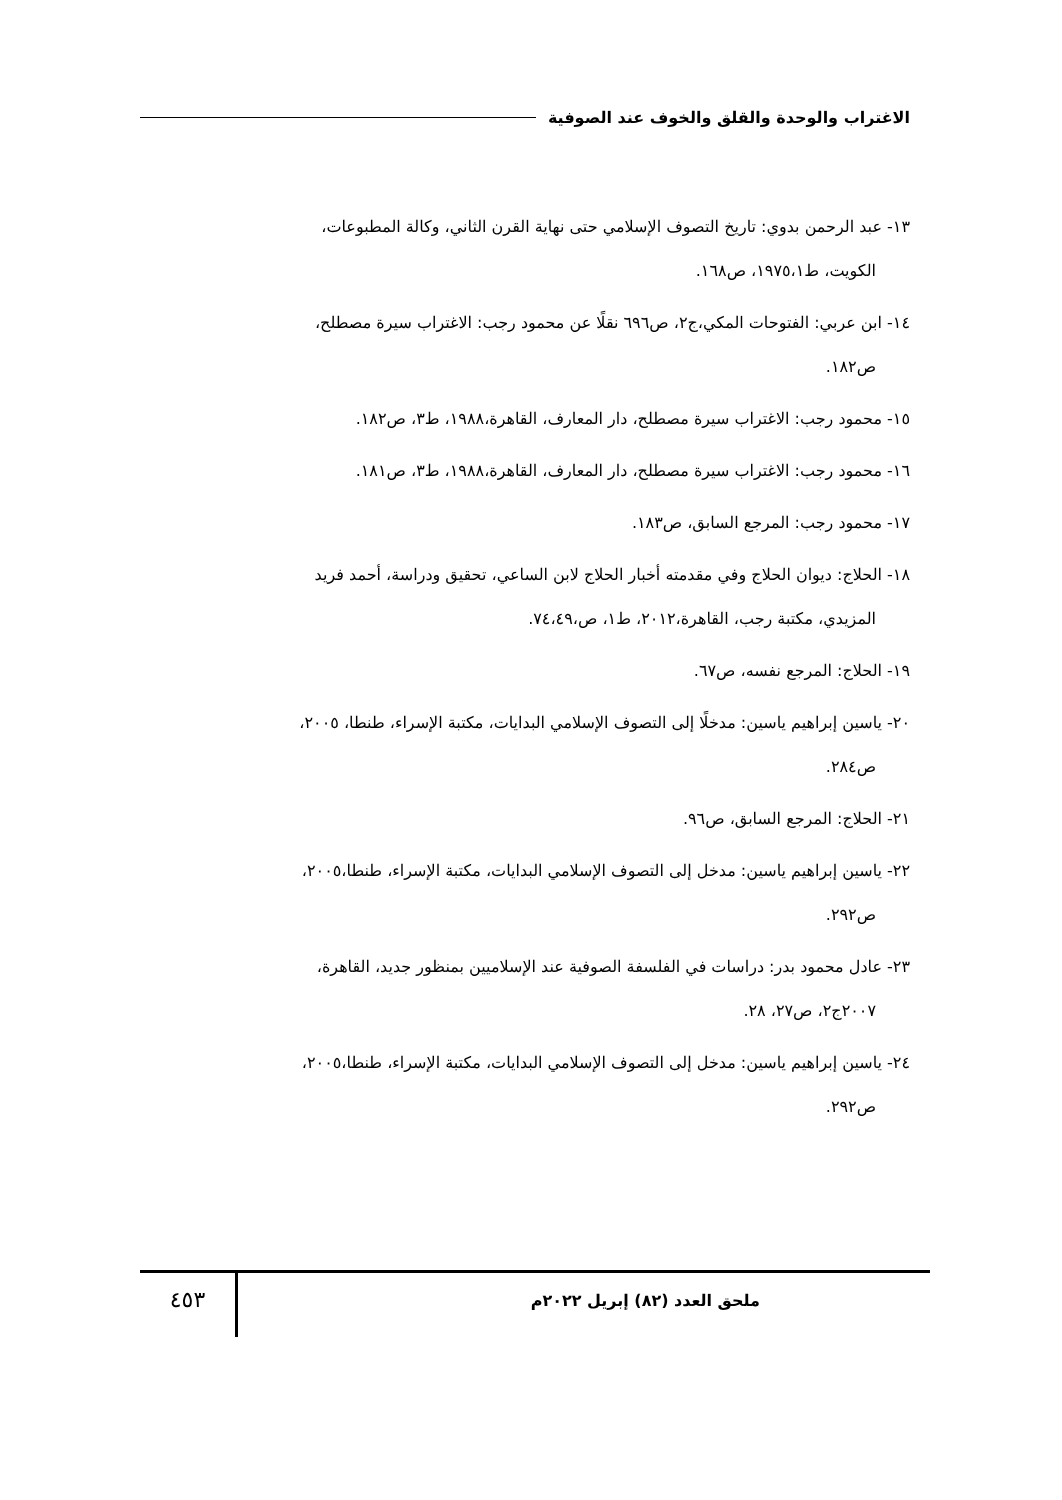الاغتراب والوحدة والقلق والخوف عند الصوفية
١٣- عبد الرحمن بدوي: تاريخ التصوف الإسلامي حتى نهاية القرن الثاني، وكالة المطبوعات،
الكويت، ط١٩٧٥،١، ص١٦٨.
١٤- ابن عربي: الفتوحات المكي،ج٢، ص٦٩٦ نقلًا عن محمود رجب: الاغتراب سيرة مصطلح،
ص١٨٢.
١٥- محمود رجب: الاغتراب سيرة مصطلح، دار المعارف، القاهرة،١٩٨٨، ط٣، ص١٨٢.
١٦- محمود رجب: الاغتراب سيرة مصطلح، دار المعارف، القاهرة،١٩٨٨، ط٣، ص١٨١.
١٧- محمود رجب: المرجع السابق، ص١٨٣.
١٨- الحلاج: ديوان الحلاج وفي مقدمته أخبار الحلاج لابن الساعي، تحقيق ودراسة، أحمد فريد
المزيدي، مكتبة رجب، القاهرة،٢٠١٢، ط١، ص،٧٤،٤٩.
١٩- الحلاج: المرجع نفسه، ص٦٧.
٢٠- ياسين إبراهيم ياسين: مدخلًا إلى التصوف الإسلامي البدايات، مكتبة الإسراء، طنطا، ٢٠٠٥،
ص٢٨٤.
٢١- الحلاج: المرجع السابق، ص٩٦.
٢٢- ياسين إبراهيم ياسين: مدخل إلى التصوف الإسلامي البدايات، مكتبة الإسراء، طنطا،٢٠٠٥،
ص٢٩٢.
٢٣- عادل محمود بدر: دراسات في الفلسفة الصوفية عند الإسلاميين بمنظور جديد، القاهرة،
٢٠٠٧ج٢، ص٢٧، ٢٨.
٢٤- ياسين إبراهيم ياسين: مدخل إلى التصوف الإسلامي البدايات، مكتبة الإسراء، طنطا،٢٠٠٥،
ص٢٩٢.
ملحق العدد (٨٢) إبريل ٢٠٢٢م
٤٥٣